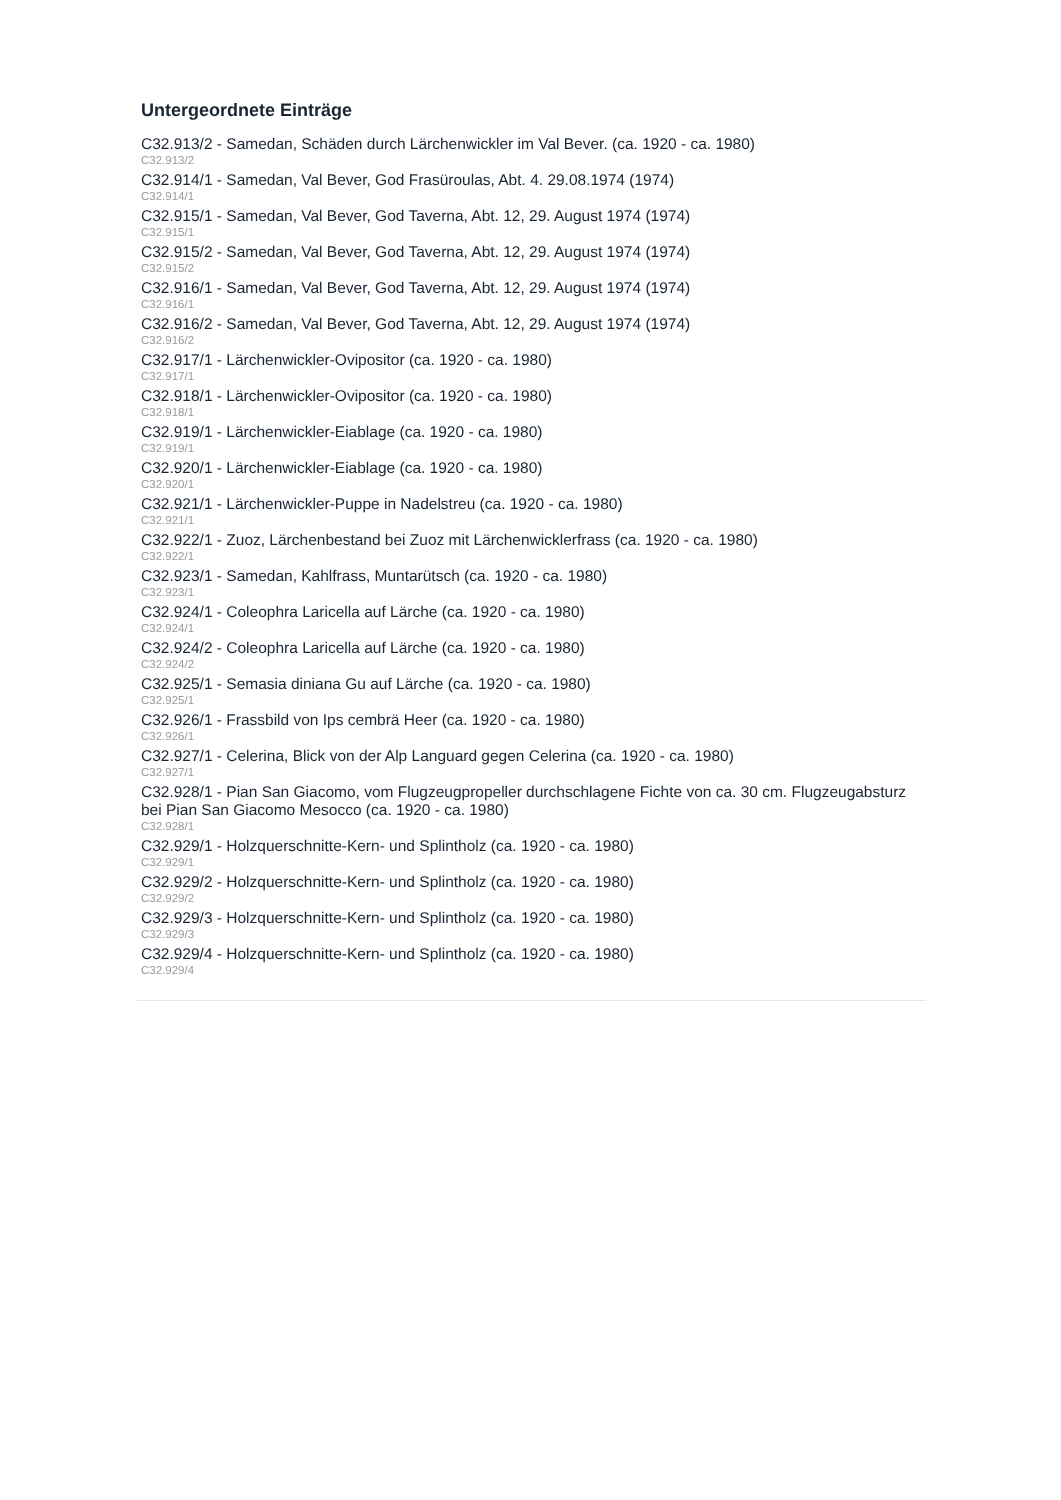Untergeordnete Einträge
C32.913/2 - Samedan, Schäden durch Lärchenwickler im Val Bever. (ca. 1920 - ca. 1980)
C32.913/2
C32.914/1 - Samedan, Val Bever, God Frasüroulas, Abt. 4. 29.08.1974 (1974)
C32.914/1
C32.915/1 - Samedan, Val Bever, God Taverna, Abt. 12, 29. August 1974 (1974)
C32.915/1
C32.915/2 - Samedan, Val Bever, God Taverna, Abt. 12, 29. August 1974 (1974)
C32.915/2
C32.916/1 - Samedan, Val Bever, God Taverna, Abt. 12, 29. August 1974 (1974)
C32.916/1
C32.916/2 - Samedan, Val Bever, God Taverna, Abt. 12, 29. August 1974 (1974)
C32.916/2
C32.917/1 - Lärchenwickler-Ovipositor (ca. 1920 - ca. 1980)
C32.917/1
C32.918/1 - Lärchenwickler-Ovipositor (ca. 1920 - ca. 1980)
C32.918/1
C32.919/1 - Lärchenwickler-Eiablage (ca. 1920 - ca. 1980)
C32.919/1
C32.920/1 - Lärchenwickler-Eiablage (ca. 1920 - ca. 1980)
C32.920/1
C32.921/1 - Lärchenwickler-Puppe in Nadelstreu (ca. 1920 - ca. 1980)
C32.921/1
C32.922/1 - Zuoz, Lärchenbestand bei Zuoz mit Lärchenwicklerfrass (ca. 1920 - ca. 1980)
C32.922/1
C32.923/1 - Samedan, Kahlfrass, Muntarütsch (ca. 1920 - ca. 1980)
C32.923/1
C32.924/1 - Coleophra Laricella auf Lärche (ca. 1920 - ca. 1980)
C32.924/1
C32.924/2 - Coleophra Laricella auf Lärche (ca. 1920 - ca. 1980)
C32.924/2
C32.925/1 - Semasia diniana Gu auf Lärche (ca. 1920 - ca. 1980)
C32.925/1
C32.926/1 - Frassbild von Ips cembrä Heer (ca. 1920 - ca. 1980)
C32.926/1
C32.927/1 - Celerina, Blick von der Alp Languard gegen Celerina (ca. 1920 - ca. 1980)
C32.927/1
C32.928/1 - Pian San Giacomo, vom Flugzeugpropeller durchschlagene Fichte von ca. 30 cm. Flugzeugabsturz bei Pian San Giacomo Mesocco (ca. 1920 - ca. 1980)
C32.928/1
C32.929/1 - Holzquerschnitte-Kern- und Splintholz (ca. 1920 - ca. 1980)
C32.929/1
C32.929/2 - Holzquerschnitte-Kern- und Splintholz (ca. 1920 - ca. 1980)
C32.929/2
C32.929/3 - Holzquerschnitte-Kern- und Splintholz (ca. 1920 - ca. 1980)
C32.929/3
C32.929/4 - Holzquerschnitte-Kern- und Splintholz (ca. 1920 - ca. 1980)
C32.929/4